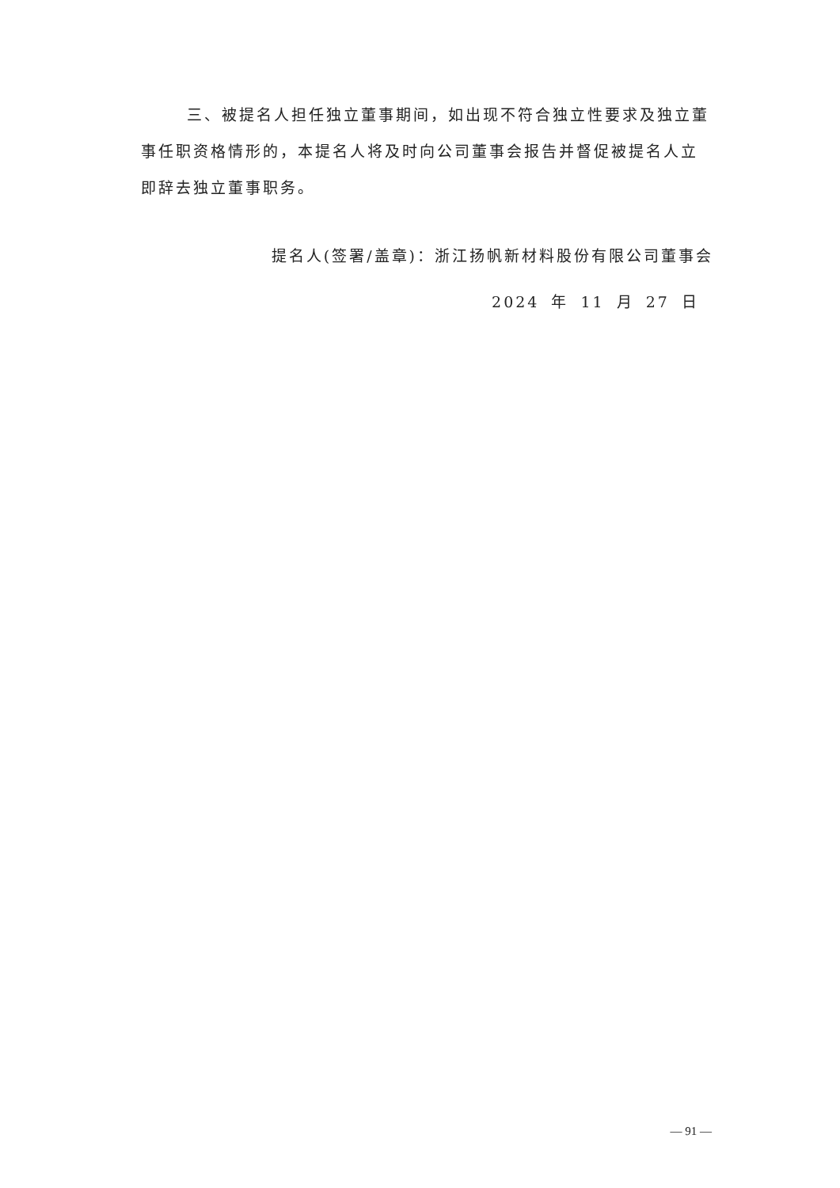三、被提名人担任独立董事期间，如出现不符合独立性要求及独立董事任职资格情形的，本提名人将及时向公司董事会报告并督促被提名人立即辞去独立董事职务。
提名人(签署/盖章)：浙江扬帆新材料股份有限公司董事会
2024 年 11 月 27 日
— 91 —